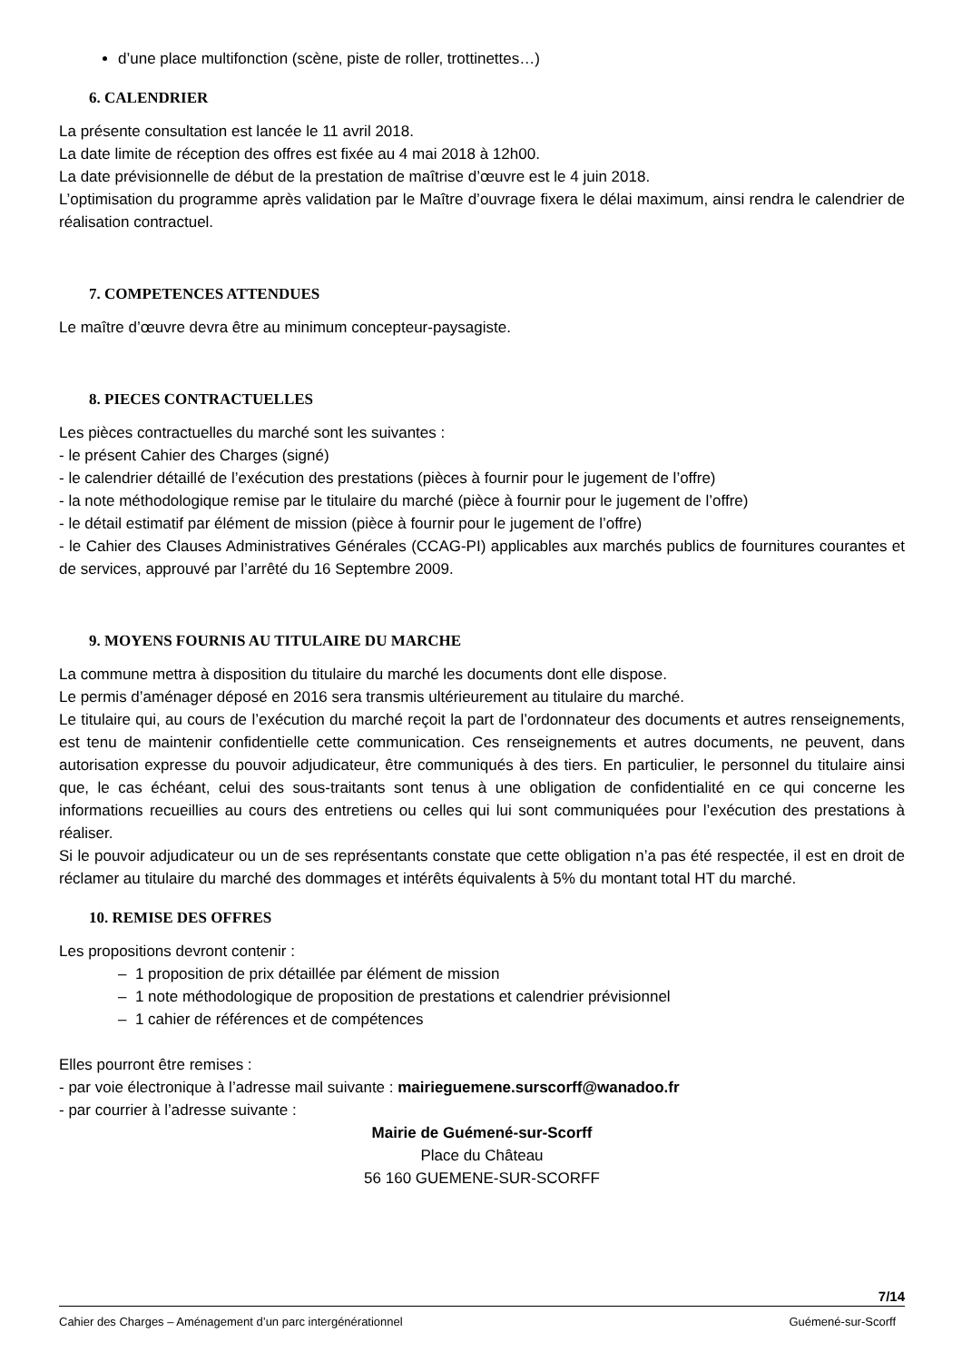d’une place multifonction (scène, piste de roller, trottinettes…)
6. CALENDRIER
La présente consultation est lancée le 11 avril 2018.
La date limite de réception des offres est fixée au 4 mai 2018 à 12h00.
La date prévisionnelle de début de la prestation de maîtrise d’œuvre est le 4 juin 2018.
L’optimisation du programme après validation par le Maître d’ouvrage fixera le délai maximum, ainsi rendra le calendrier de réalisation contractuel.
7. COMPETENCES ATTENDUES
Le maître d’œuvre devra être au minimum concepteur-paysagiste.
8. PIECES CONTRACTUELLES
Les pièces contractuelles du marché sont les suivantes :
- le présent Cahier des Charges (signé)
- le calendrier détaillé de l’exécution des prestations (pièces à fournir pour le jugement de l’offre)
- la note méthodologique remise par le titulaire du marché (pièce à fournir pour le jugement de l’offre)
- le détail estimatif par élément de mission (pièce à fournir pour le jugement de l’offre)
- le Cahier des Clauses Administratives Générales (CCAG-PI) applicables aux marchés publics de fournitures courantes et de services, approuvé par l’arrêté du 16 Septembre 2009.
9. MOYENS FOURNIS AU TITULAIRE DU MARCHE
La commune mettra à disposition du titulaire du marché les documents dont elle dispose.
Le permis d’aménager déposé en 2016 sera transmis ultérieurement au titulaire du marché.
Le titulaire qui, au cours de l’exécution du marché reçoit la part de l’ordonnateur des documents et autres renseignements, est tenu de maintenir confidentielle cette communication. Ces renseignements et autres documents, ne peuvent, dans autorisation expresse du pouvoir adjudicateur, être communiqués à des tiers. En particulier, le personnel du titulaire ainsi que, le cas échéant, celui des sous-traitants sont tenus à une obligation de confidentialité en ce qui concerne les informations recueillies au cours des entretiens ou celles qui lui sont communiquées pour l’exécution des prestations à réaliser.
Si le pouvoir adjudicateur ou un de ses représentants constate que cette obligation n’a pas été respectée, il est en droit de réclamer au titulaire du marché des dommages et intérêts équivalents à 5% du montant total HT du marché.
10. REMISE DES OFFRES
Les propositions devront contenir :
– 1 proposition de prix détaillée par élément de mission
– 1 note méthodologique de proposition de prestations et calendrier prévisionnel
– 1 cahier de références et de compétences
Elles pourront être remises :
- par voie électronique à l’adresse mail suivante : mairieguemene.surscorff@wanadoo.fr
- par courrier à l’adresse suivante :
Mairie de Guémené-sur-Scorff
Place du Château
56 160 GUEMENE-SUR-SCORFF
7/14
Cahier des Charges – Aménagement d’un parc intergénérationnel Guémené-sur-Scorff